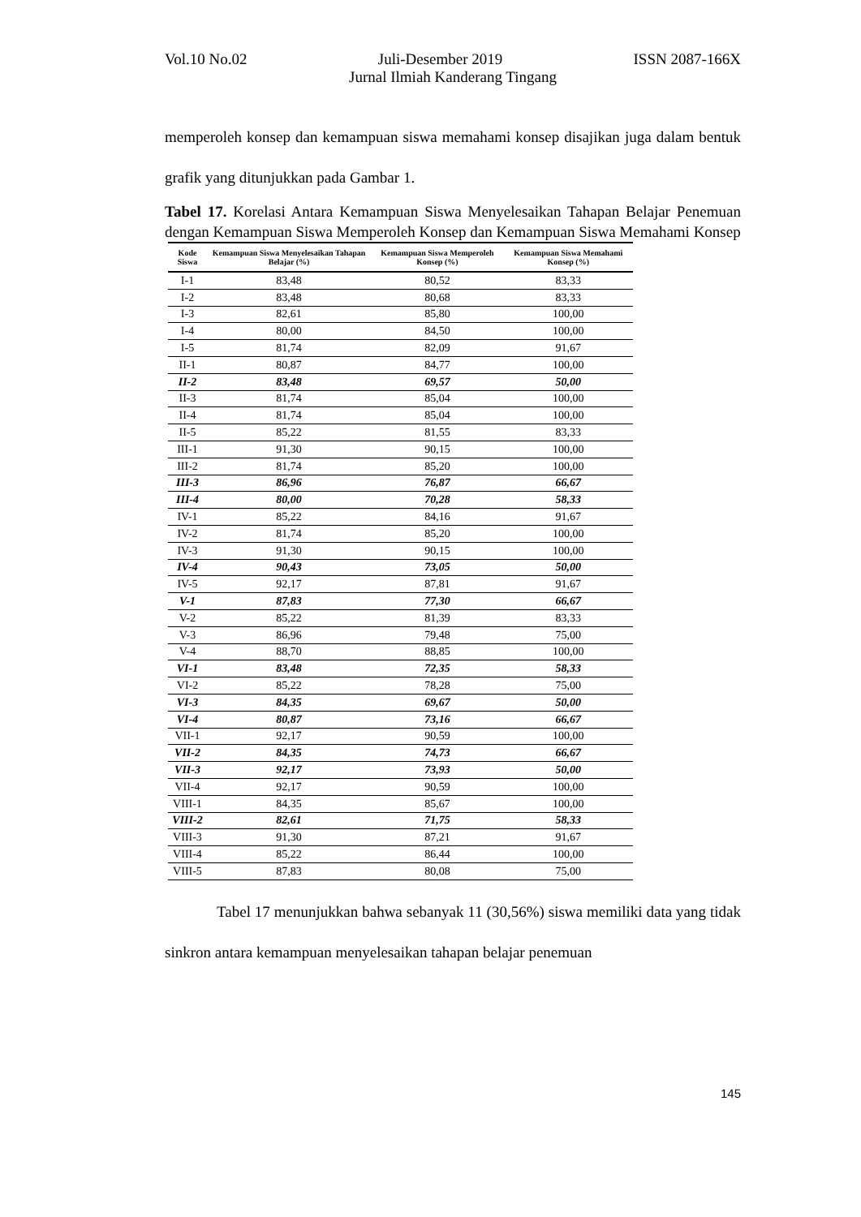Vol.10 No.02 Juli-Desember 2019 ISSN 2087-166X
Jurnal Ilmiah Kanderang Tingang
memperoleh konsep dan kemampuan siswa memahami konsep disajikan juga dalam bentuk grafik yang ditunjukkan pada Gambar 1.
Tabel 17. Korelasi Antara Kemampuan Siswa Menyelesaikan Tahapan Belajar Penemuan dengan Kemampuan Siswa Memperoleh Konsep dan Kemampuan Siswa Memahami Konsep
| Kode Siswa | Kemampuan Siswa Menyelesaikan Tahapan Belajar (%) | Kemampuan Siswa Memperoleh Konsep (%) | Kemampuan Siswa Memahami Konsep (%) |
| --- | --- | --- | --- |
| I-1 | 83,48 | 80,52 | 83,33 |
| I-2 | 83,48 | 80,68 | 83,33 |
| I-3 | 82,61 | 85,80 | 100,00 |
| I-4 | 80,00 | 84,50 | 100,00 |
| I-5 | 81,74 | 82,09 | 91,67 |
| II-1 | 80,87 | 84,77 | 100,00 |
| II-2 | 83,48 | 69,57 | 50,00 |
| II-3 | 81,74 | 85,04 | 100,00 |
| II-4 | 81,74 | 85,04 | 100,00 |
| II-5 | 85,22 | 81,55 | 83,33 |
| III-1 | 91,30 | 90,15 | 100,00 |
| III-2 | 81,74 | 85,20 | 100,00 |
| III-3 | 86,96 | 76,87 | 66,67 |
| III-4 | 80,00 | 70,28 | 58,33 |
| IV-1 | 85,22 | 84,16 | 91,67 |
| IV-2 | 81,74 | 85,20 | 100,00 |
| IV-3 | 91,30 | 90,15 | 100,00 |
| IV-4 | 90,43 | 73,05 | 50,00 |
| IV-5 | 92,17 | 87,81 | 91,67 |
| V-1 | 87,83 | 77,30 | 66,67 |
| V-2 | 85,22 | 81,39 | 83,33 |
| V-3 | 86,96 | 79,48 | 75,00 |
| V-4 | 88,70 | 88,85 | 100,00 |
| VI-1 | 83,48 | 72,35 | 58,33 |
| VI-2 | 85,22 | 78,28 | 75,00 |
| VI-3 | 84,35 | 69,67 | 50,00 |
| VI-4 | 80,87 | 73,16 | 66,67 |
| VII-1 | 92,17 | 90,59 | 100,00 |
| VII-2 | 84,35 | 74,73 | 66,67 |
| VII-3 | 92,17 | 73,93 | 50,00 |
| VII-4 | 92,17 | 90,59 | 100,00 |
| VIII-1 | 84,35 | 85,67 | 100,00 |
| VIII-2 | 82,61 | 71,75 | 58,33 |
| VIII-3 | 91,30 | 87,21 | 91,67 |
| VIII-4 | 85,22 | 86,44 | 100,00 |
| VIII-5 | 87,83 | 80,08 | 75,00 |
Tabel 17 menunjukkan bahwa sebanyak 11 (30,56%) siswa memiliki data yang tidak sinkron antara kemampuan menyelesaikan tahapan belajar penemuan
145